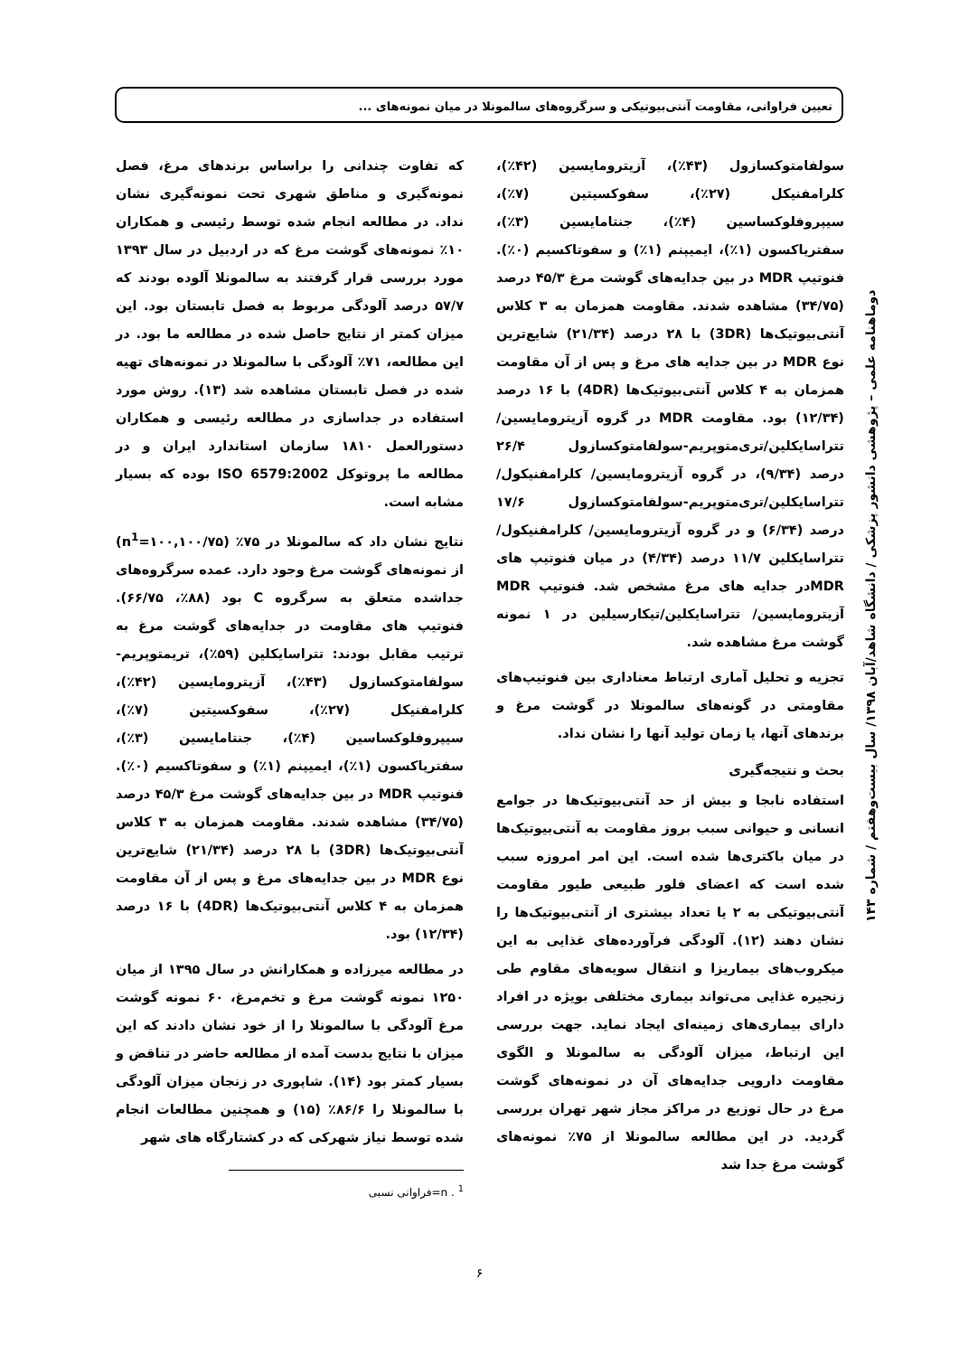تعیین فراوانی، مقاومت آنتی‌بیوتیکی و سرگروه‌های سالمونلا در میان نمونه‌های ...
سولفامتوکسازول (۴۳٪)، آزیترومایسین (۴۲٪)، کلرامفنیکل (۲۷٪)، سفوکسیتین (۷٪)، سیپروفلوکساسین (۴٪)، جنتامایسین (۳٪)، سفتریاکسون (۱٪)، ایمیپنم (۱٪) و سفوتاکسیم (۰٪). فنوتیپ MDR در بین جدایه‌های گوشت مرغ ۴۵/۳ درصد (۳۴/۷۵) مشاهده شدند. مقاومت همزمان به ۳ کلاس آنتی‌بیوتیک‌ها (3DR) با ۲۸ درصد (۲۱/۳۴) شایع‌ترین نوع MDR در بین جدایه های مرغ و پس از آن مقاومت همزمان به ۴ کلاس آنتی‌بیوتیک‌ها (4DR) با ۱۶ درصد (۱۲/۳۴) بود. مقاومت MDR در گروه آزیترومایسین/ تتراسایکلین/تری‌متوپریم-سولفامتوکسازول ۲۶/۴ درصد (۹/۳۴)، در گروه آزیترومایسین/ کلرامفنیکول/ تتراسایکلین/تری‌متوپریم-سولفامتوکسازول ۱۷/۶ درصد (۶/۳۴) و در گروه آزیترومایسین/ کلرامفنیکول/ تتراسایکلین ۱۱/۷ درصد (۴/۳۴) در میان فنوتیپ های MDRدر جدایه های مرغ مشخص شد. فنوتیپ MDR آزیترومایسین/ تتراسایکلین/تیکارسیلین در ۱ نمونه گوشت مرغ مشاهده شد.
تجزیه و تحلیل آماری ارتباط معناداری بین فنوتیپ‌های مقاومتی در گونه‌های سالمونلا در گوشت مرغ و برندهای آنها، یا زمان تولید آنها را نشان نداد.
بحث و نتیجه‌گیری
استفاده نابجا و بیش از حد آنتی‌بیوتیک‌ها در جوامع انسانی و حیوانی سبب بروز مقاومت به آنتی‌بیوتیک‌ها در میان باکتری‌ها شده است. این امر امروزه سبب شده است که اعضای فلور طبیعی طیور مقاومت آنتی‌بیوتیکی به ۲ یا تعداد بیشتری از آنتی‌بیوتیک‌ها را نشان دهند (۱۲). آلودگی فرآورده‌های غذایی به این میکروب‌های بیماریزا و انتقال سویه‌های مقاوم طی زنجیره غذایی می‌تواند بیماری مختلفی بویژه در افراد دارای بیماری‌های زمینه‌ای ایجاد نماید. جهت بررسی این ارتباط، میزان آلودگی به سالمونلا و الگوی مقاومت دارویی جدایه‌های آن در نمونه‌های گوشت مرغ در حال توزیع در مراکز مجاز شهر تهران بررسی گردید. در این مطالعه سالمونلا از ۷۵٪ نمونه‌های گوشت مرغ جدا شد
که تفاوت چندانی را براساس برندهای مرغ، فصل نمونه‌گیری و مناطق شهری تحت نمونه‌گیری نشان نداد. در مطالعه انجام شده توسط رئیسی و همکاران ۱۰٪ نمونه‌های گوشت مرغ که در اردبیل در سال ۱۳۹۳ مورد بررسی قرار گرفتند به سالمونلا آلوده بودند که ۵۷/۷ درصد آلودگی مربوط به فصل تابستان بود. این میزان کمتر از نتایج حاصل شده در مطالعه ما بود. در این مطالعه، ۷۱٪ آلودگی با سالمونلا در نمونه‌های تهیه شده در فصل تابستان مشاهده شد (۱۳). روش مورد استفاده در جداسازی در مطالعه رئیسی و همکاران دستورالعمل ۱۸۱۰ سازمان استاندارد ایران و در مطالعه ما پروتوکل ISO 6579:2002 بوده که بسیار مشابه است.
نتایج نشان داد که سالمونلا در ۷۵٪ (n<sup>1</sup>=۱۰۰,۱۰۰/۷۵) از نمونه‌های گوشت مرغ وجود دارد. عمده سرگروه‌های جداشده متعلق به سرگروه C بود (۸۸٪، ۶۶/۷۵). فنوتیپ های مقاومت در جدایه‌های گوشت مرغ به ترتیب مقابل بودند: تتراسایکلین (۵۹٪)، تریمتوپریم-سولفامتوکسازول (۴۳٪)، آزیترومایسین (۴۲٪)، کلرامفنیکل (۲۷٪)، سفوکسیتین (۷٪)، سیپروفلوکساسین (۴٪)، جنتامایسین (۳٪)، سفتریاکسون (۱٪)، ایمیپنم (۱٪) و سفوتاکسیم (۰٪). فنوتیپ MDR در بین جدایه‌های گوشت مرغ ۴۵/۳ درصد (۳۴/۷۵) مشاهده شدند. مقاومت همزمان به ۳ کلاس آنتی‌بیوتیک‌ها (3DR) با ۲۸ درصد (۲۱/۳۴) شایع‌ترین نوع MDR در بین جدایه‌های مرغ و پس از آن مقاومت همزمان به ۴ کلاس آنتی‌بیوتیک‌ها (4DR) با ۱۶ درصد (۱۲/۳۴) بود.
در مطالعه میرزاده و همکارانش در سال ۱۳۹۵ از میان ۱۲۵۰ نمونه گوشت مرغ و تخم‌مرغ، ۶۰ نمونه گوشت مرغ آلودگی با سالمونلا را از خود نشان دادند که این میزان با نتایج بدست آمده از مطالعه حاضر در تناقض و بسیار کمتر بود (۱۴). شاپوری در زنجان میزان آلودگی با سالمونلا را ۸۶/۶٪ (۱۵) و همچنین مطالعات انجام شده توسط نیاز شهرکی که در کشتارگاه های شهر
<sup>1</sup> . n=فراوانی نسبی
دوماهنامه علمی – پژوهشی دانشور پزشکی / دانشگاه شاهد/آبان ۱۳۹۸/ سال بیست‌وهفتم / شماره ۱۴۳
۶